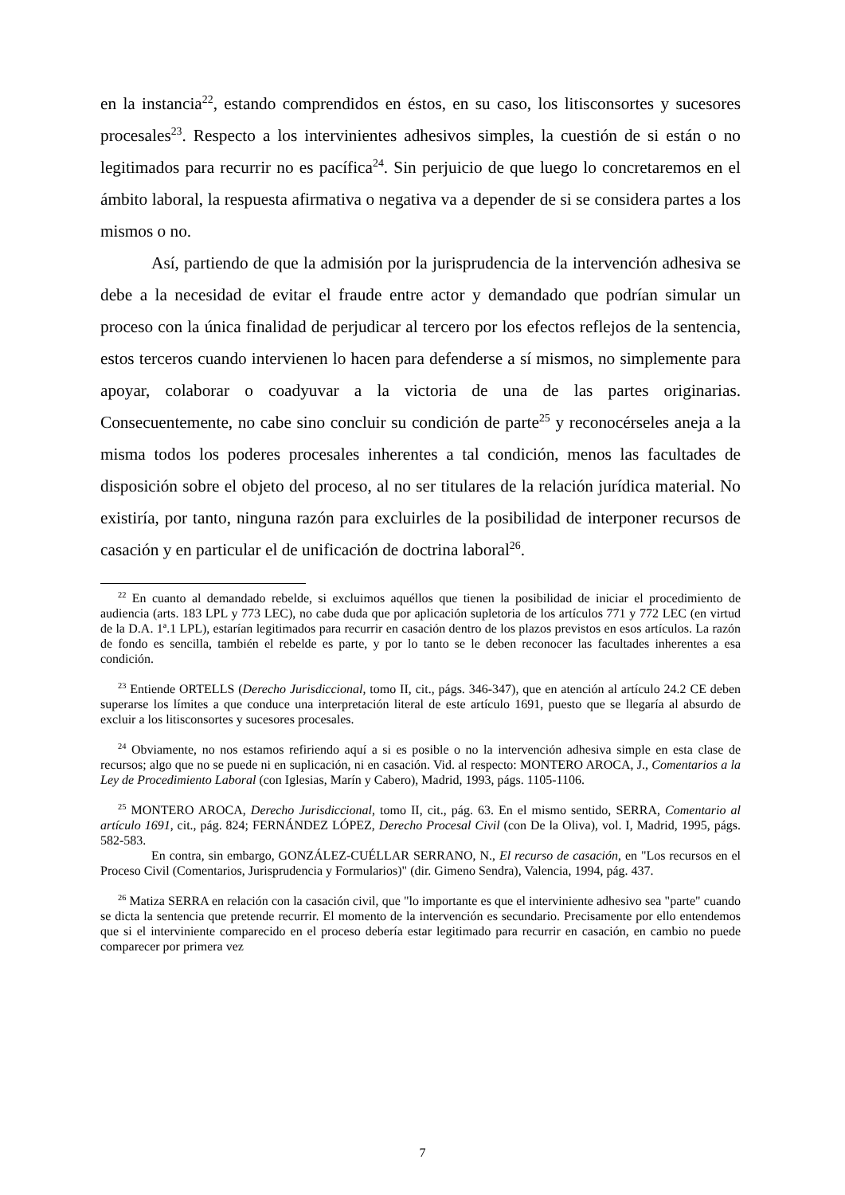en la instancia<sup>22</sup>, estando comprendidos en éstos, en su caso, los litisconsortes y sucesores procesales<sup>23</sup>. Respecto a los intervinientes adhesivos simples, la cuestión de si están o no legitimados para recurrir no es pacífica<sup>24</sup>. Sin perjuicio de que luego lo concretaremos en el ámbito laboral, la respuesta afirmativa o negativa va a depender de si se considera partes a los mismos o no.
Así, partiendo de que la admisión por la jurisprudencia de la intervención adhesiva se debe a la necesidad de evitar el fraude entre actor y demandado que podrían simular un proceso con la única finalidad de perjudicar al tercero por los efectos reflejos de la sentencia, estos terceros cuando intervienen lo hacen para defenderse a sí mismos, no simplemente para apoyar, colaborar o coadyuvar a la victoria de una de las partes originarias. Consecuentemente, no cabe sino concluir su condición de parte<sup>25</sup> y reconocérseles aneja a la misma todos los poderes procesales inherentes a tal condición, menos las facultades de disposición sobre el objeto del proceso, al no ser titulares de la relación jurídica material. No existiría, por tanto, ninguna razón para excluirles de la posibilidad de interponer recursos de casación y en particular el de unificación de doctrina laboral<sup>26</sup>.
<sup>22</sup> En cuanto al demandado rebelde, si excluimos aquéllos que tienen la posibilidad de iniciar el procedimiento de audiencia (arts. 183 LPL y 773 LEC), no cabe duda que por aplicación supletoria de los artículos 771 y 772 LEC (en virtud de la D.A. 1ª.1 LPL), estarían legitimados para recurrir en casación dentro de los plazos previstos en esos artículos. La razón de fondo es sencilla, también el rebelde es parte, y por lo tanto se le deben reconocer las facultades inherentes a esa condición.
<sup>23</sup> Entiende ORTELLS (Derecho Jurisdiccional, tomo II, cit., págs. 346-347), que en atención al artículo 24.2 CE deben superarse los límites a que conduce una interpretación literal de este artículo 1691, puesto que se llegaría al absurdo de excluir a los litisconsortes y sucesores procesales.
<sup>24</sup> Obviamente, no nos estamos refiriendo aquí a si es posible o no la intervención adhesiva simple en esta clase de recursos; algo que no se puede ni en suplicación, ni en casación. Vid. al respecto: MONTERO AROCA, J., Comentarios a la Ley de Procedimiento Laboral (con Iglesias, Marín y Cabero), Madrid, 1993, págs. 1105-1106.
<sup>25</sup> MONTERO AROCA, Derecho Jurisdiccional, tomo II, cit., pág. 63. En el mismo sentido, SERRA, Comentario al artículo 1691, cit., pág. 824; FERNÁNDEZ LÓPEZ, Derecho Procesal Civil (con De la Oliva), vol. I, Madrid, 1995, págs. 582-583.
En contra, sin embargo, GONZÁLEZ-CUÉLLAR SERRANO, N., El recurso de casación, en "Los recursos en el Proceso Civil (Comentarios, Jurisprudencia y Formularios)" (dir. Gimeno Sendra), Valencia, 1994, pág. 437.
<sup>26</sup> Matiza SERRA en relación con la casación civil, que "lo importante es que el interviniente adhesivo sea "parte" cuando se dicta la sentencia que pretende recurrir. El momento de la intervención es secundario. Precisamente por ello entendemos que si el interviniente comparecido en el proceso debería estar legitimado para recurrir en casación, en cambio no puede comparecer por primera vez
7